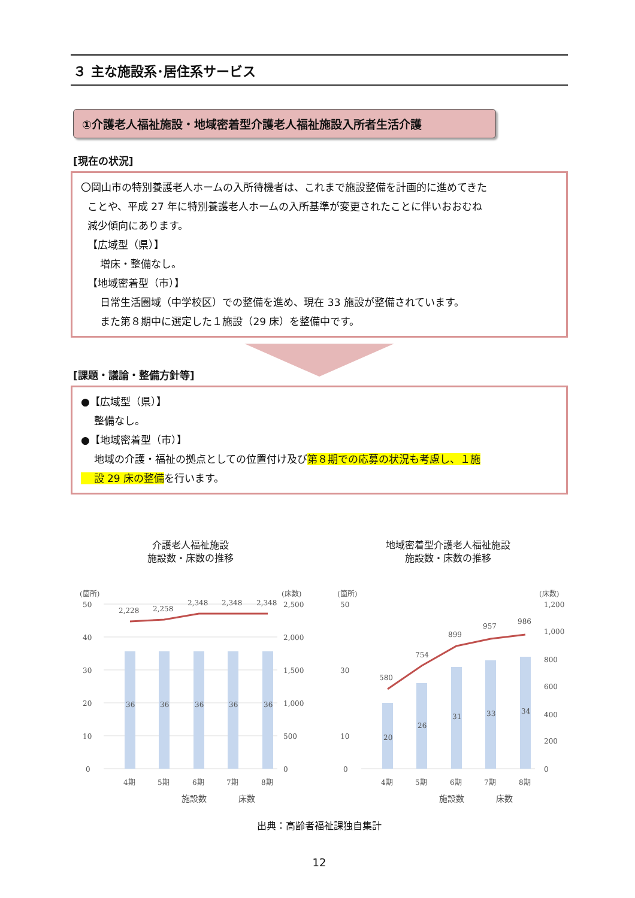３ 主な施設系･居住系サービス
①介護老人福祉施設・地域密着型介護老人福祉施設入所者生活介護
[現在の状況]
〇岡山市の特別養護老人ホームの入所待機者は、これまで施設整備を計画的に進めてきた
ことや、平成 27 年に特別養護老人ホームの入所基準が変更されたことに伴いおおむね
減少傾向にあります。
【広域型（県）】
増床・整備なし。
【地域密着型（市）】
日常生活圏域（中学校区）での整備を進め、現在 33 施設が整備されています。
また第８期中に選定した１施設（29 床）を整備中です。
[課題・議論・整備方針等]
●【広域型（県）】
整備なし。
●【地域密着型（市）】
地域の介護・福祉の拠点としての位置付け及び第８期での応募の状況も考慮し、１施
設 29 床の整備を行います。
介護老人福祉施設
施設数・床数の推移
(箇所)
(床数)
50
40
30
20
10
0
2,500
2,000
1,500
1,000
500
0
36
36
36
36
36
2,228
2,258
2,348
2,348
2,348
4期
5期
6期
7期
8期
施設数
床数
地域密着型介護老人福祉施設
施設数・床数の推移
(箇所)
(床数)
50
30
10
0
1,200
1,000
800
600
400
200
0
20
26
31
33
34
580
754
899
957
986
4期
5期
6期
7期
8期
施設数
床数
出典：高齢者福祉課独自集計
12